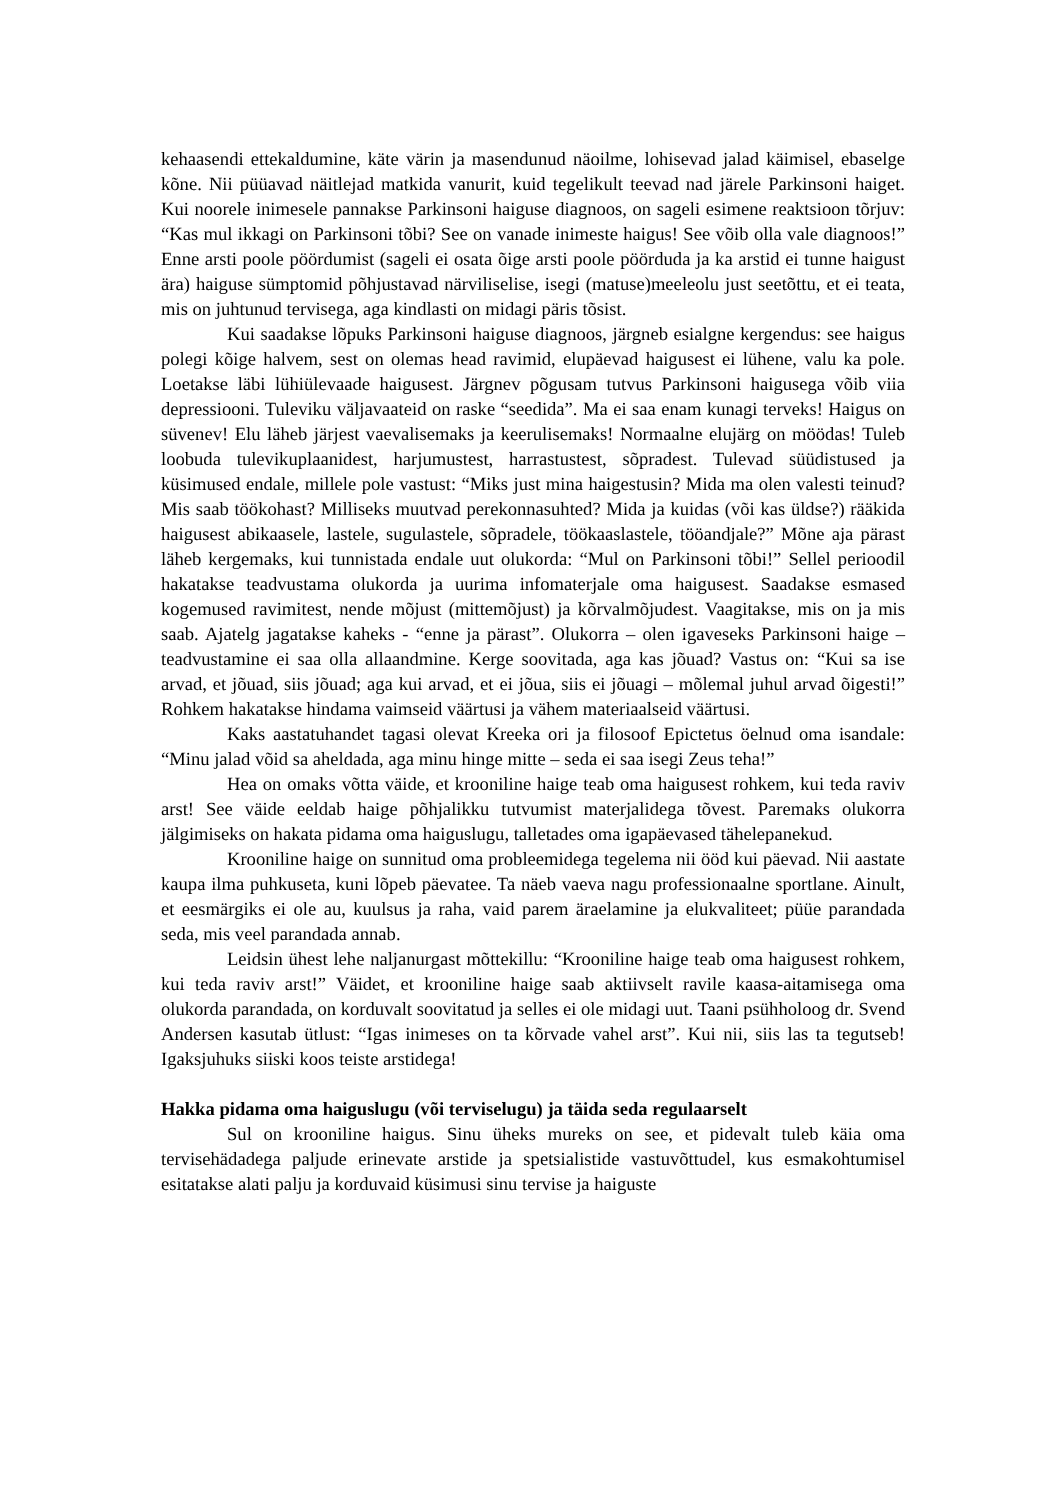kehaasendi ettekaldumine, käte värin ja masendunud näoilme, lohisevad jalad käimisel, ebaselge kõne. Nii püüavad näitlejad matkida vanurit, kuid tegelikult teevad nad järele Parkinsoni haiget. Kui noorele inimesele pannakse Parkinsoni haiguse diagnoos, on sageli esimene reaktsioon tõrjuv: “Kas mul ikkagi on Parkinsoni tõbi? See on vanade inimeste haigus! See võib olla vale diagnoos!” Enne arsti poole pöördumist (sageli ei osata õige arsti poole pöörduda ja ka arstid ei tunne haigust ära) haiguse sümptomid põhjustavad närviliselise, isegi (matuse)meeleolu just seetõttu, et ei teata, mis on juhtunud tervisega, aga kindlasti on midagi päris tõsist.
Kui saadakse lõpuks Parkinsoni haiguse diagnoos, järgneb esialgne kergendus: see haigus polegi kõige halvem, sest on olemas head ravimid, elupäevad haigusest ei lühene, valu ka pole. Loetakse läbi lühiülevaade haigusest. Järgnev põgusam tutvus Parkinsoni haigusega võib viia depressiooni. Tuleviku väljavaateid on raske “seedida”. Ma ei saa enam kunagi terveks! Haigus on süvenev! Elu läheb järjest vaevalisemaks ja keerulisemaks! Normaalne elujärg on möödas! Tuleb loobuda tulevikuplaanidest, harjumustest, harrastustest, sõpradest. Tulevad süüdistused ja küsimused endale, millele pole vastust: “Miks just mina haigestusin? Mida ma olen valesti teinud? Mis saab töökohast? Milliseks muutvad perekonnasuhted? Mida ja kuidas (või kas üldse?) rääkida haigusest abikaasele, lastele, sugulastele, sõpradele, töökaaslastele, tööandjale?” Mõne aja pärast läheb kergemaks, kui tunnistada endale uut olukorda: “Mul on Parkinsoni tõbi!” Sellel perioodil hakatakse teadvustama olukorda ja uurima infomaterjale oma haigusest. Saadakse esmased kogemused ravimitest, nende mõjust (mittemõjust) ja kõrvalmõjudest. Vaagitakse, mis on ja mis saab. Ajatelg jagatakse kaheks - “enne ja pärast”. Olukorra – olen igaveseks Parkinsoni haige – teadvustamine ei saa olla allaandmine. Kerge soovitada, aga kas jõuad? Vastus on: “Kui sa ise arvad, et jõuad, siis jõuad; aga kui arvad, et ei jõua, siis ei jõuagi – mõlemal juhul arvad õigesti!” Rohkem hakatakse hindama vaimseid väärtusi ja vähem materiaalseid väärtusi.
Kaks aastatuhandet tagasi olevat Kreeka ori ja filosoof Epictetus öelnud oma isandale: “Minu jalad võid sa aheldada, aga minu hinge mitte – seda ei saa isegi Zeus teha!”
Hea on omaks võtta väide, et krooniline haige teab oma haigusest rohkem, kui teda raviv arst! See väide eeldab haige põhjalikku tutvumist materjalidega tõvest. Paremaks olukorra jälgimiseks on hakata pidama oma haiguslugu, talletades oma igapäevased tähelepanekud.
Krooniline haige on sunnitud oma probleemidega tegelema nii ööd kui päevad. Nii aastate kaupa ilma puhkuseta, kuni lõpeb päevatee. Ta näeb vaeva nagu professionaalne sportlane. Ainult, et eesmärgiks ei ole au, kuulsus ja raha, vaid parem äraelamine ja elukvaliteet; püüe parandada seda, mis veel parandada annab.
Leidsin ühest lehe naljanurgast mõttekillu: “Krooniline haige teab oma haigusest rohkem, kui teda raviv arst!” Väidet, et krooniline haige saab aktiivselt ravile kaasa-aitamisega oma olukorda parandada, on korduvalt soovitatud ja selles ei ole midagi uut. Taani psühholoog dr. Svend Andersen kasutab ütlust: “Igas inimeses on ta kõrvade vahel arst”. Kui nii, siis las ta tegutseb! Igaksjuhuks siiski koos teiste arstidega!
Hakka pidama oma haiguslugu (või terviselugu) ja täida seda regulaarselt
Sul on krooniline haigus. Sinu üheks mureks on see, et pidevalt tuleb käia oma tervisehädadega paljude erinevate arstide ja spetsialistide vastuvõttudel, kus esmakohtumisel esitatakse alati palju ja korduvaid küsimusi sinu tervise ja haiguste